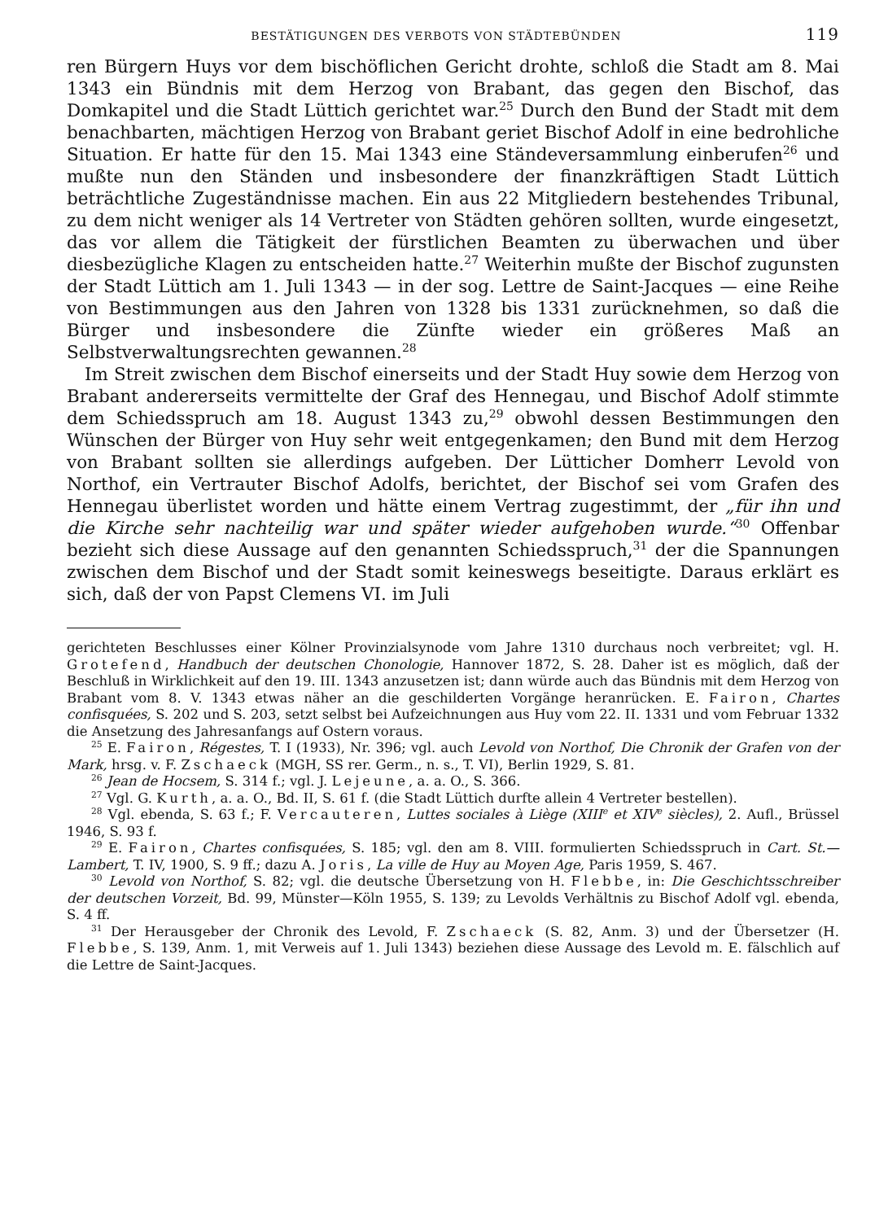BESTÄTIGUNGEN DES VERBOTS VON STÄDTEBÜNDEN 119
ren Bürgern Huys vor dem bischöflichen Gericht drohte, schloß die Stadt am 8. Mai 1343 ein Bündnis mit dem Herzog von Brabant, das gegen den Bischof, das Domkapitel und die Stadt Lüttich gerichtet war.<sup>25</sup> Durch den Bund der Stadt mit dem benachbarten, mächtigen Herzog von Brabant geriet Bischof Adolf in eine bedrohliche Situation. Er hatte für den 15. Mai 1343 eine Ständeversammlung einberufen<sup>26</sup> und mußte nun den Ständen und insbesondere der finanzkräftigen Stadt Lüttich beträchtliche Zugeständnisse machen. Ein aus 22 Mitgliedern bestehendes Tribunal, zu dem nicht weniger als 14 Vertreter von Städten gehören sollten, wurde eingesetzt, das vor allem die Tätigkeit der fürstlichen Beamten zu überwachen und über diesbezügliche Klagen zu entscheiden hatte.<sup>27</sup> Weiterhin mußte der Bischof zugunsten der Stadt Lüttich am 1. Juli 1343 — in der sog. Lettre de Saint-Jacques — eine Reihe von Bestimmungen aus den Jahren von 1328 bis 1331 zurücknehmen, so daß die Bürger und insbesondere die Zünfte wieder ein größeres Maß an Selbstverwaltungsrechten gewannen.<sup>28</sup>
Im Streit zwischen dem Bischof einerseits und der Stadt Huy sowie dem Herzog von Brabant andererseits vermittelte der Graf des Hennegau, und Bischof Adolf stimmte dem Schiedsspruch am 18. August 1343 zu,<sup>29</sup> obwohl dessen Bestimmungen den Wünschen der Bürger von Huy sehr weit entgegenkamen; den Bund mit dem Herzog von Brabant sollten sie allerdings aufgeben. Der Lütticher Domherr Levold von Northof, ein Vertrauter Bischof Adolfs, berichtet, der Bischof sei vom Grafen des Hennegau überlistet worden und hätte einem Vertrag zugestimmt, der „für ihn und die Kirche sehr nachteilig war und später wieder aufgehoben wurde.“<sup>30</sup> Offenbar bezieht sich diese Aussage auf den genannten Schiedsspruch,<sup>31</sup> der die Spannungen zwischen dem Bischof und der Stadt somit keineswegs beseitigte. Daraus erklärt es sich, daß der von Papst Clemens VI. im Juli
gerichteten Beschlusses einer Kölner Provinzialsynode vom Jahre 1310 durchaus noch verbreitet; vgl. H. Grotefend, Handbuch der deutschen Chonologie, Hannover 1872, S. 28. Daher ist es möglich, daß der Beschluß in Wirklichkeit auf den 19. III. 1343 anzusetzen ist; dann würde auch das Bündnis mit dem Herzog von Brabant vom 8. V. 1343 etwas näher an die geschilderten Vorgänge heranrücken. E. Fairon, Chartes confisquées, S. 202 und S. 203, setzt selbst bei Aufzeichnungen aus Huy vom 22. II. 1331 und vom Februar 1332 die Ansetzung des Jahresanfangs auf Ostern voraus.
<sup>25</sup> E. Fairon, Régestes, T. I (1933), Nr. 396; vgl. auch Levold von Northof, Die Chronik der Grafen von der Mark, hrsg. v. F. Zschaeck (MGH, SS rer. Germ., n. s., T. VI), Berlin 1929, S. 81.
<sup>26</sup> Jean de Hocsem, S. 314 f.; vgl. J. Lejeune, a. a. O., S. 366.
<sup>27</sup> Vgl. G. Kurth, a. a. O., Bd. II, S. 61 f. (die Stadt Lüttich durfte allein 4 Vertreter bestellen).
<sup>28</sup> Vgl. ebenda, S. 63 f.; F. Vercauteren, Luttes sociales à Liège (XIII<sup>e</sup> et XIV<sup>e</sup> siècles), 2. Aufl., Brüssel 1946, S. 93 f.
<sup>29</sup> E. Fairon, Chartes confisquées, S. 185; vgl. den am 8. VIII. formulierten Schiedsspruch in Cart. St.—Lambert, T. IV, 1900, S. 9 ff.; dazu A. Joris, La ville de Huy au Moyen Age, Paris 1959, S. 467.
<sup>30</sup> Levold von Northof, S. 82; vgl. die deutsche Übersetzung von H. Flebbe, in: Die Geschichtsschreiber der deutschen Vorzeit, Bd. 99, Münster—Köln 1955, S. 139; zu Levolds Verhältnis zu Bischof Adolf vgl. ebenda, S. 4 ff.
<sup>31</sup> Der Herausgeber der Chronik des Levold, F. Zschaeck (S. 82, Anm. 3) und der Übersetzer (H. Flebbe, S. 139, Anm. 1, mit Verweis auf 1. Juli 1343) beziehen diese Aussage des Levold m. E. fälschlich auf die Lettre de Saint-Jacques.